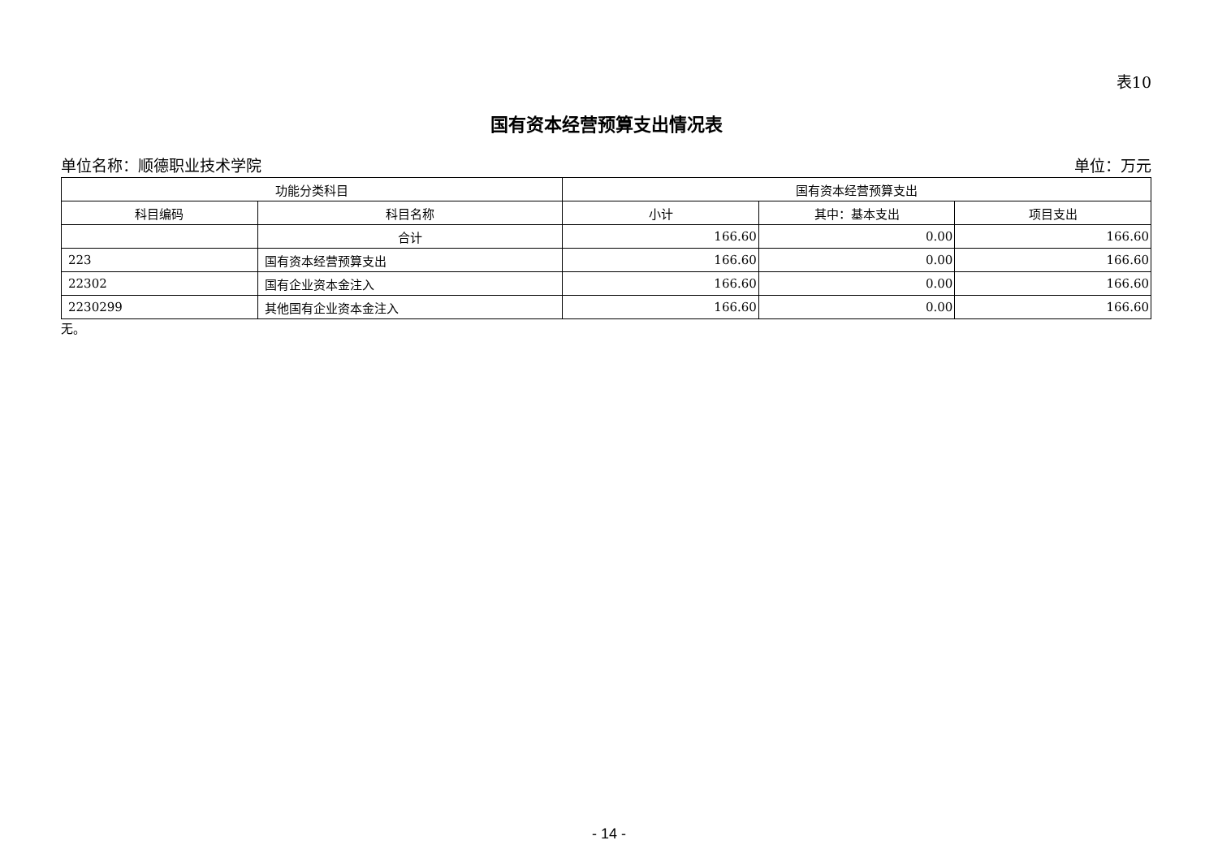表10
国有资本经营预算支出情况表
单位名称：顺德职业技术学院 单位：万元
| 功能分类科目 | | 国有资本经营预算支出 | | |
| --- | --- | --- | --- | --- |
| 科目编码 | 科目名称 | 小计 | 其中：基本支出 | 项目支出 |
| | 合计 | 166.60 | 0.00 | 166.60 |
| 223 | 国有资本经营预算支出 | 166.60 | 0.00 | 166.60 |
| 22302 | 国有企业资本金注入 | 166.60 | 0.00 | 166.60 |
| 2230299 | 其他国有企业资本金注入 | 166.60 | 0.00 | 166.60 |
无。
- 14 -